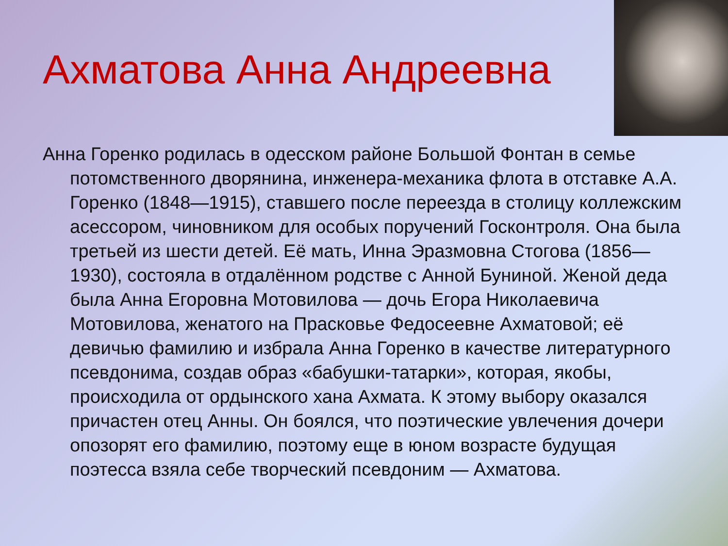Ахматова Анна Андреевна
Анна Горенко родилась в одесском районе Большой Фонтан в семье потомственного дворянина, инженера-механика флота в отставке А.А. Горенко (1848—1915), ставшего после переезда в столицу коллежским асессором, чиновником для особых поручений Госконтроля. Она была третьей из шести детей. Её мать, Инна Эразмовна Стогова (1856—1930), состояла в отдалённом родстве с Анной Буниной. Женой деда была Анна Егоровна Мотовилова — дочь Егора Николаевича Мотовилова, женатого на Прасковье Федосеевне Ахматовой; её девичью фамилию и избрала Анна Горенко в качестве литературного псевдонима, создав образ «бабушки-татарки», которая, якобы, происходила от ордынского хана Ахмата. К этому выбору оказался причастен отец Анны. Он боялся, что поэтические увлечения дочери опозорят его фамилию, поэтому еще в юном возрасте будущая поэтесса взяла себе творческий псевдоним — Ахматова.